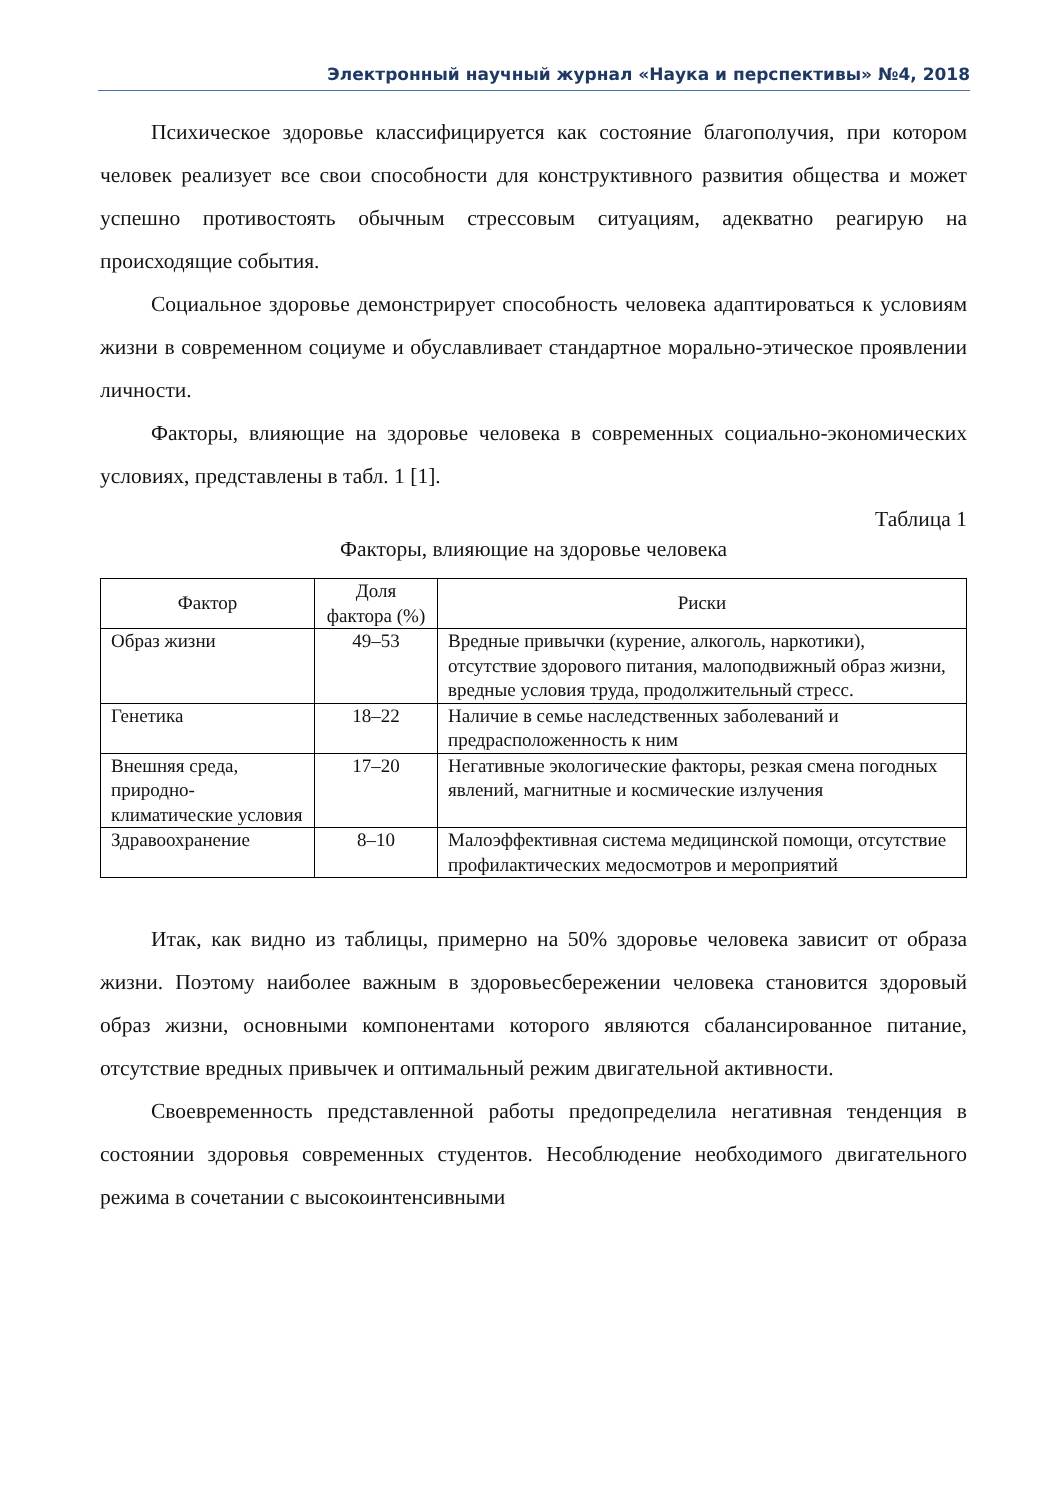Электронный научный журнал «Наука и перспективы» №4, 2018
Психическое здоровье классифицируется как состояние благополучия, при котором человек реализует все свои способности для конструктивного развития общества и может успешно противостоять обычным стрессовым ситуациям, адекватно реагирую на происходящие события.
Социальное здоровье демонстрирует способность человека адаптироваться к условиям жизни в современном социуме и обуславливает стандартное морально-этическое проявлении личности.
Факторы, влияющие на здоровье человека в современных социально-экономических условиях, представлены в табл. 1 [1].
Таблица 1
Факторы, влияющие на здоровье человека
| Фактор | Доля фактора (%) | Риски |
| --- | --- | --- |
| Образ жизни | 49–53 | Вредные привычки (курение, алкоголь, наркотики), отсутствие здорового питания, малоподвижный образ жизни, вредные условия труда, продолжительный стресс. |
| Генетика | 18–22 | Наличие в семье наследственных заболеваний и предрасположенность к ним |
| Внешняя среда, природно-климатические условия | 17–20 | Негативные экологические факторы, резкая смена погодных явлений, магнитные и космические излучения |
| Здравоохранение | 8–10 | Малоэффективная система медицинской помощи, отсутствие профилактических медосмотров и мероприятий |
Итак, как видно из таблицы, примерно на 50% здоровье человека зависит от образа жизни. Поэтому наиболее важным в здоровьесбережении человека становится здоровый образ жизни, основными компонентами которого являются сбалансированное питание, отсутствие вредных привычек и оптимальный режим двигательной активности.
Своевременность представленной работы предопределила негативная тенденция в состоянии здоровья современных студентов. Несоблюдение необходимого двигательного режима в сочетании с высокоинтенсивными